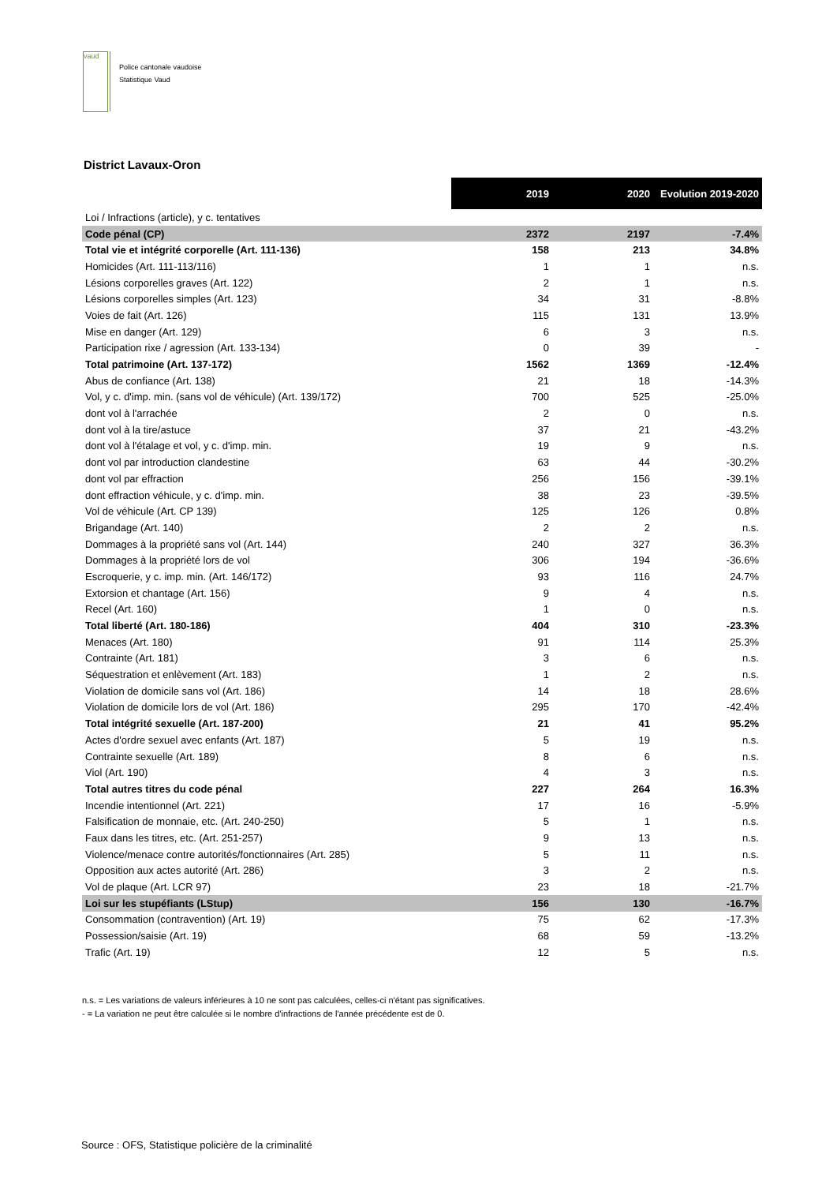vaud
Police cantonale vaudoise
Statistique Vaud
District Lavaux-Oron
| | 2019 | 2020 | Evolution 2019-2020 |
| Loi / Infractions (article), y c. tentatives | | | |
| Code pénal (CP) | 2372 | 2197 | -7.4% |
| Total vie et intégrité corporelle (Art. 111-136) | 158 | 213 | 34.8% |
| Homicides (Art. 111-113/116) | 1 | 1 | n.s. |
| Lésions corporelles graves (Art. 122) | 2 | 1 | n.s. |
| Lésions corporelles simples (Art. 123) | 34 | 31 | -8.8% |
| Voies de fait (Art. 126) | 115 | 131 | 13.9% |
| Mise en danger (Art. 129) | 6 | 3 | n.s. |
| Participation rixe / agression (Art. 133-134) | 0 | 39 | - |
| Total patrimoine (Art. 137-172) | 1562 | 1369 | -12.4% |
| Abus de confiance (Art. 138) | 21 | 18 | -14.3% |
| Vol, y c. d'imp. min. (sans vol de véhicule) (Art. 139/172) | 700 | 525 | -25.0% |
| dont vol à l'arrachée | 2 | 0 | n.s. |
| dont vol à la tire/astuce | 37 | 21 | -43.2% |
| dont vol à l'étalage et vol, y c. d'imp. min. | 19 | 9 | n.s. |
| dont vol par introduction clandestine | 63 | 44 | -30.2% |
| dont vol par effraction | 256 | 156 | -39.1% |
| dont effraction véhicule, y c. d'imp. min. | 38 | 23 | -39.5% |
| Vol de véhicule (Art. CP 139) | 125 | 126 | 0.8% |
| Brigandage (Art. 140) | 2 | 2 | n.s. |
| Dommages à la propriété sans vol (Art. 144) | 240 | 327 | 36.3% |
| Dommages à la propriété lors de vol | 306 | 194 | -36.6% |
| Escroquerie, y c. imp. min. (Art. 146/172) | 93 | 116 | 24.7% |
| Extorsion et chantage (Art. 156) | 9 | 4 | n.s. |
| Recel (Art. 160) | 1 | 0 | n.s. |
| Total liberté (Art. 180-186) | 404 | 310 | -23.3% |
| Menaces (Art. 180) | 91 | 114 | 25.3% |
| Contrainte (Art. 181) | 3 | 6 | n.s. |
| Séquestration et enlèvement (Art. 183) | 1 | 2 | n.s. |
| Violation de domicile sans vol (Art. 186) | 14 | 18 | 28.6% |
| Violation de domicile lors de vol (Art. 186) | 295 | 170 | -42.4% |
| Total intégrité sexuelle (Art. 187-200) | 21 | 41 | 95.2% |
| Actes d'ordre sexuel avec enfants (Art. 187) | 5 | 19 | n.s. |
| Contrainte sexuelle (Art. 189) | 8 | 6 | n.s. |
| Viol (Art. 190) | 4 | 3 | n.s. |
| Total autres titres du code pénal | 227 | 264 | 16.3% |
| Incendie intentionnel (Art. 221) | 17 | 16 | -5.9% |
| Falsification de monnaie, etc. (Art. 240-250) | 5 | 1 | n.s. |
| Faux dans les titres, etc. (Art. 251-257) | 9 | 13 | n.s. |
| Violence/menace contre autorités/fonctionnaires (Art. 285) | 5 | 11 | n.s. |
| Opposition aux actes autorité (Art. 286) | 3 | 2 | n.s. |
| Vol de plaque (Art. LCR 97) | 23 | 18 | -21.7% |
| Loi sur les stupéfiants (LStup) | 156 | 130 | -16.7% |
| Consommation (contravention) (Art. 19) | 75 | 62 | -17.3% |
| Possession/saisie (Art. 19) | 68 | 59 | -13.2% |
| Trafic (Art. 19) | 12 | 5 | n.s. |
n.s. = Les variations de valeurs inférieures à 10 ne sont pas calculées, celles-ci n'étant pas significatives.
- = La variation ne peut être calculée si le nombre d'infractions de l'année précédente est de 0.
Source : OFS, Statistique policière de la criminalité